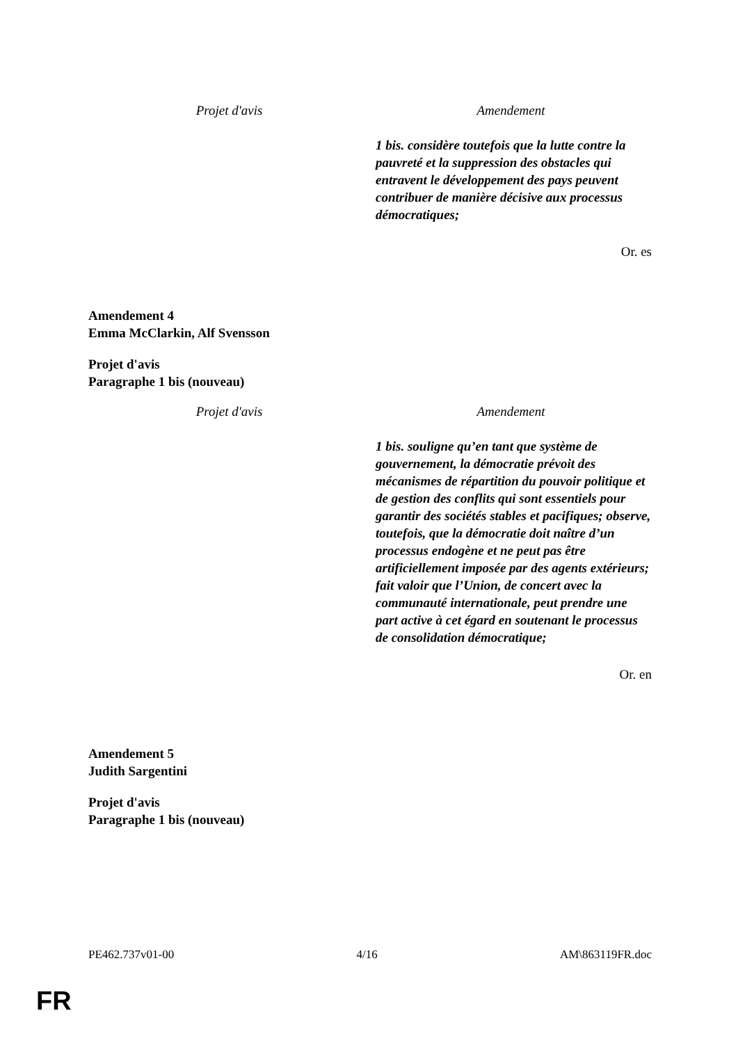| Projet d'avis | Amendement |
| | 1 bis. considère toutefois que la lutte contre la pauvreté et la suppression des obstacles qui entravent le développement des pays peuvent contribuer de manière décisive aux processus démocratiques; |
Or. es
Amendement 4
Emma McClarkin, Alf Svensson
Projet d'avis
Paragraphe 1 bis (nouveau)
| Projet d'avis | Amendement |
| | 1 bis. souligne qu’en tant que système de gouvernement, la démocratie prévoit des mécanismes de répartition du pouvoir politique et de gestion des conflits qui sont essentiels pour garantir des sociétés stables et pacifiques; observe, toutefois, que la démocratie doit naître d’un processus endogène et ne peut pas être artificiellement imposée par des agents extérieurs; fait valoir que l’Union, de concert avec la communauté internationale, peut prendre une part active à cet égard en soutenant le processus de consolidation démocratique; |
Or. en
Amendement 5
Judith Sargentini
Projet d'avis
Paragraphe 1 bis (nouveau)
PE462.737v01-00 4/16 AM\863119FR.doc
FR